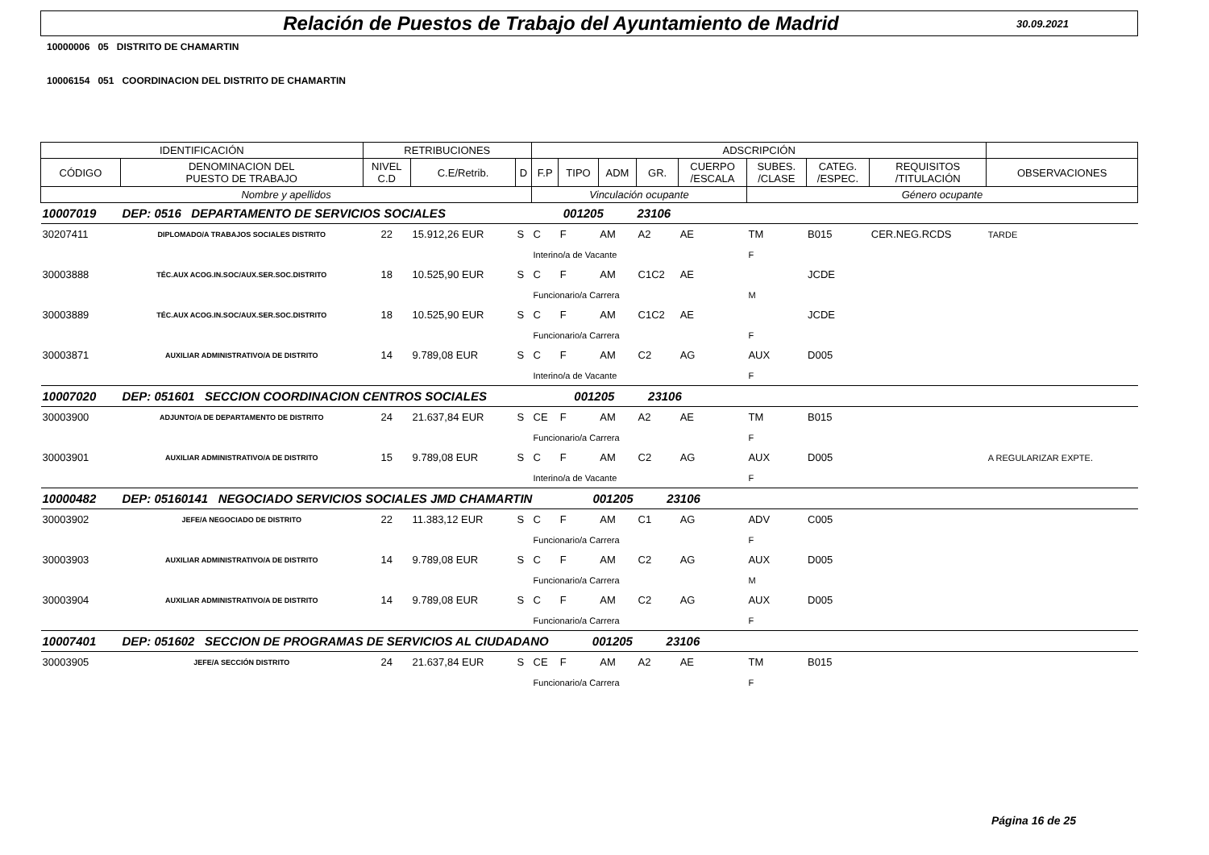Relación de Puestos de Trabajo del Ayuntamiento de Madrid
30.09.2021
10000006 05 DISTRITO DE CHAMARTIN
10006154 051 COORDINACION DEL DISTRITO DE CHAMARTIN
| IDENTIFICACIÓN | | RETRIBUCIONES | | | ADSCRIPCIÓN | | | | | | | | | |
| --- | --- | --- | --- | --- | --- | --- | --- | --- | --- | --- | --- | --- | --- | --- |
| CÓDIGO | DENOMINACION DEL PUESTO DE TRABAJO | NIVEL C.D | C.E/Retrib. | D | F.P | TIPO | ADM | GR. | CUERPO /ESCALA | SUBES. /CLASE | CATEG. /ESPEC. | REQUISITOS /TITULACIÓN | OBSERVACIONES | |
| Nombre y apellidos | | | | | Vinculación ocupante | | | | | Género ocupante | | | | |
| 10007019 | DEP: 0516 DEPARTAMENTO DE SERVICIOS SOCIALES 001205 23106 | | | | | | | | | | | | | |
| 30207411 | DIPLOMADO/A TRABAJOS SOCIALES DISTRITO | 22 | 15.912,26 EUR | S | C | F | AM | A2 | AE | TM | B015 | CER.NEG.RCDS | TARDE | |
| | | | | | Interino/a de Vacante | | | | | F | | | | |
| 30003888 | TÉC.AUX ACOG.IN.SOC/AUX.SER.SOC.DISTRITO | 18 | 10.525,90 EUR | S | C | F | AM | C1C2 | AE | | JCDE | | | |
| | | | | | Funcionario/a Carrera | | | | | M | | | | |
| 30003889 | TÉC.AUX ACOG.IN.SOC/AUX.SER.SOC.DISTRITO | 18 | 10.525,90 EUR | S | C | F | AM | C1C2 | AE | | JCDE | | | |
| | | | | | Funcionario/a Carrera | | | | | F | | | | |
| 30003871 | AUXILIAR ADMINISTRATIVO/A DE DISTRITO | 14 | 9.789,08 EUR | S | C | F | AM | C2 | AG | AUX | D005 | | | |
| | | | | | Interino/a de Vacante | | | | | F | | | | |
| 10007020 | DEP: 051601 SECCION COORDINACION CENTROS SOCIALES 001205 23106 | | | | | | | | | | | | | |
| 30003900 | ADJUNTO/A DE DEPARTAMENTO DE DISTRITO | 24 | 21.637,84 EUR | S | CE | F | AM | A2 | AE | TM | B015 | | | |
| | | | | | Funcionario/a Carrera | | | | | F | | | | |
| 30003901 | AUXILIAR ADMINISTRATIVO/A DE DISTRITO | 15 | 9.789,08 EUR | S | C | F | AM | C2 | AG | AUX | D005 | | A REGULARIZAR EXPTE. | |
| | | | | | Interino/a de Vacante | | | | | F | | | | |
| 10000482 | DEP: 05160141 NEGOCIADO SERVICIOS SOCIALES JMD CHAMARTIN 001205 23106 | | | | | | | | | | | | | |
| 30003902 | JEFE/A NEGOCIADO DE DISTRITO | 22 | 11.383,12 EUR | S | C | F | AM | C1 | AG | ADV | C005 | | | |
| | | | | | Funcionario/a Carrera | | | | | F | | | | |
| 30003903 | AUXILIAR ADMINISTRATIVO/A DE DISTRITO | 14 | 9.789,08 EUR | S | C | F | AM | C2 | AG | AUX | D005 | | | |
| | | | | | Funcionario/a Carrera | | | | | M | | | | |
| 30003904 | AUXILIAR ADMINISTRATIVO/A DE DISTRITO | 14 | 9.789,08 EUR | S | C | F | AM | C2 | AG | AUX | D005 | | | |
| | | | | | Funcionario/a Carrera | | | | | F | | | | |
| 10007401 | DEP: 051602 SECCION DE PROGRAMAS DE SERVICIOS AL CIUDADANO 001205 23106 | | | | | | | | | | | | | |
| 30003905 | JEFE/A SECCIÓN DISTRITO | 24 | 21.637,84 EUR | S | CE | F | AM | A2 | AE | TM | B015 | | | |
| | | | | | Funcionario/a Carrera | | | | | F | | | | |
Página 16 de 25